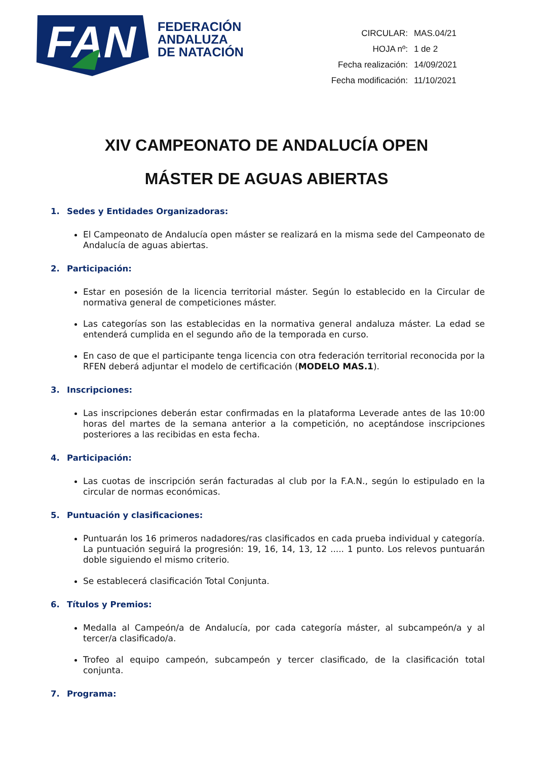FAN
FEDERACIÓN
ANDALUZA
DE NATACIÓN
| CIRCULAR: | MAS.04/21 |
| HOJA nº: | 1 de 2 |
| Fecha realización: | 14/09/2021 |
| Fecha modificación: | 11/10/2021 |
XIV CAMPEONATO DE ANDALUCÍA OPEN
MÁSTER DE AGUAS ABIERTAS
1. Sedes y Entidades Organizadoras:
El Campeonato de Andalucía open máster se realizará en la misma sede del Campeonato de Andalucía de aguas abiertas.
2. Participación:
Estar en posesión de la licencia territorial máster. Según lo establecido en la Circular de normativa general de competiciones máster.
Las categorías son las establecidas en la normativa general andaluza máster. La edad se entenderá cumplida en el segundo año de la temporada en curso.
En caso de que el participante tenga licencia con otra federación territorial reconocida por la RFEN deberá adjuntar el modelo de certificación (MODELO MAS.1).
3. Inscripciones:
Las inscripciones deberán estar confirmadas en la plataforma Leverade antes de las 10:00 horas del martes de la semana anterior a la competición, no aceptándose inscripciones posteriores a las recibidas en esta fecha.
4. Participación:
Las cuotas de inscripción serán facturadas al club por la F.A.N., según lo estipulado en la circular de normas económicas.
5. Puntuación y clasificaciones:
Puntuarán los 16 primeros nadadores/ras clasificados en cada prueba individual y categoría. La puntuación seguirá la progresión: 19, 16, 14, 13, 12 ..... 1 punto. Los relevos puntuarán doble siguiendo el mismo criterio.
Se establecerá clasificación Total Conjunta.
6. Títulos y Premios:
Medalla al Campeón/a de Andalucía, por cada categoría máster, al subcampeón/a y al tercer/a clasificado/a.
Trofeo al equipo campeón, subcampeón y tercer clasificado, de la clasificación total conjunta.
7. Programa: